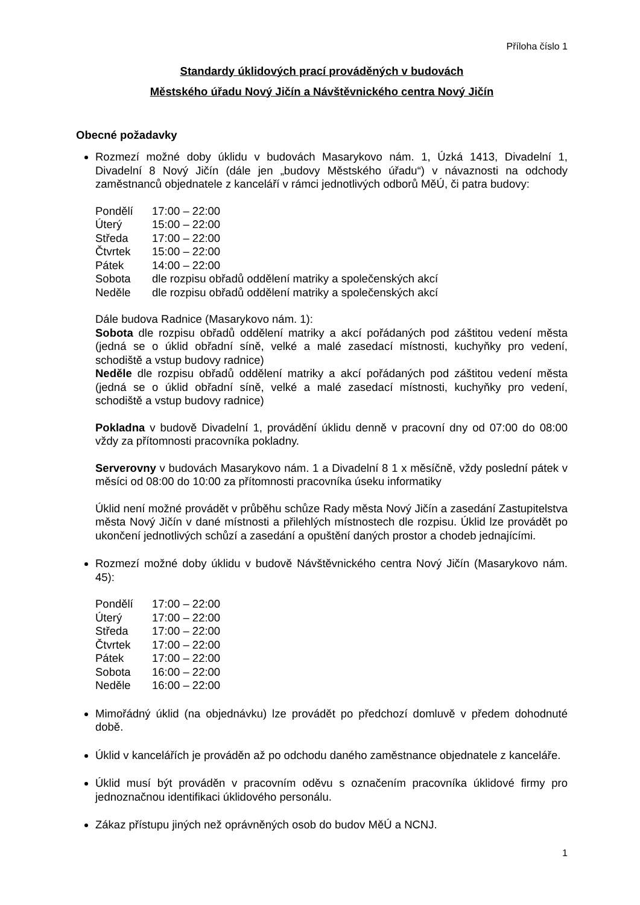Příloha číslo 1
Standardy úklidových prací prováděných v budovách
Městského úřadu Nový Jičín a Návštěvnického centra Nový Jičín
Obecné požadavky
Rozmezí možné doby úklidu v budovách Masarykovo nám. 1, Úzká 1413, Divadelní 1, Divadelní 8 Nový Jičín (dále jen „budovy Městského úřadu“) v návaznosti na odchody zaměstnanců objednatele z kanceláří v rámci jednotlivých odborů MěÚ, či patra budovy:
| Pondělí | 17:00 – 22:00 |
| Úterý | 15:00 – 22:00 |
| Středa | 17:00 – 22:00 |
| Čtvrtek | 15:00 – 22:00 |
| Pátek | 14:00 – 22:00 |
| Sobota | dle rozpisu obřadů oddělení matriky a společenských akcí |
| Neděle | dle rozpisu obřadů oddělení matriky a společenských akcí |
Dále budova Radnice (Masarykovo nám. 1):
Sobota dle rozpisu obřadů oddělení matriky a akcí pořádaných pod záštitou vedení města (jedná se o úklid obřadní síně, velké a malé zasedací místnosti, kuchyňky pro vedení, schodiště a vstup budovy radnice)
Neděle dle rozpisu obřadů oddělení matriky a akcí pořádaných pod záštitou vedení města (jedná se o úklid obřadní síně, velké a malé zasedací místnosti, kuchyňky pro vedení, schodiště a vstup budovy radnice)
Pokladna v budově Divadelní 1, provádění úklidu denně v pracovní dny od 07:00 do 08:00 vždy za přítomnosti pracovníka pokladny.
Serverovny v budovách Masarykovo nám. 1 a Divadelní 8 1 x měsíčně, vždy poslední pátek v měsíci od 08:00 do 10:00 za přítomnosti pracovníka úseku informatiky
Úklid není možné provádět v průběhu schůze Rady města Nový Jičín a zasedání Zastupitelstva města Nový Jičín v dané místnosti a přilehlých místnostech dle rozpisu. Úklid lze provádět po ukončení jednotlivých schůzí a zasedání a opuštění daných prostor a chodeb jednajícími.
Rozmezí možné doby úklidu v budově Návštěvnického centra Nový Jičín (Masarykovo nám. 45):
| Pondělí | 17:00 – 22:00 |
| Úterý | 17:00 – 22:00 |
| Středa | 17:00 – 22:00 |
| Čtvrtek | 17:00 – 22:00 |
| Pátek | 17:00 – 22:00 |
| Sobota | 16:00 – 22:00 |
| Neděle | 16:00 – 22:00 |
Mimořádný úklid (na objednávku) lze provádět po předchozí domluvě v předem dohodnuté době.
Úklid v kancelářích je prováděn až po odchodu daného zaměstnance objednatele z kanceláře.
Úklid musí být prováděn v pracovním oděvu s označením pracovníka úklidové firmy pro jednoznačnou identifikaci úklidového personálu.
Zákaz přístupu jiných než oprávněných osob do budov MěÚ a NCNJ.
1